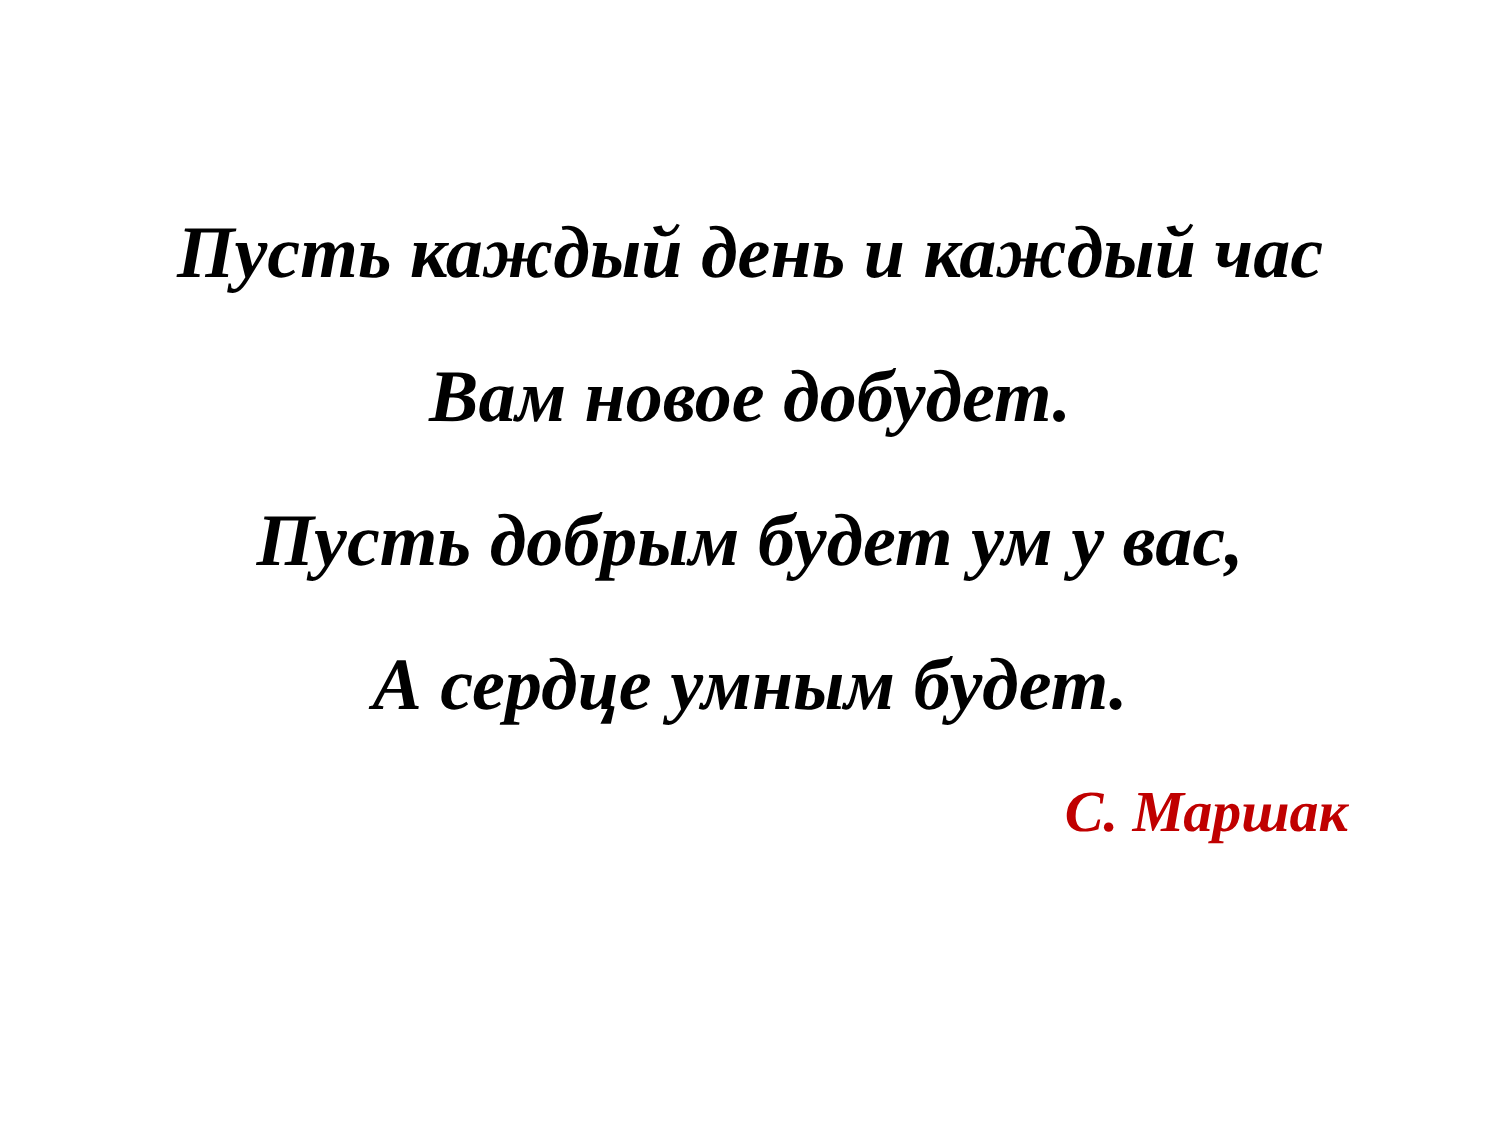Пусть каждый день и каждый час
Вам новое добудет.
Пусть добрым будет ум у вас,
А сердце умным будет.
С. Маршак